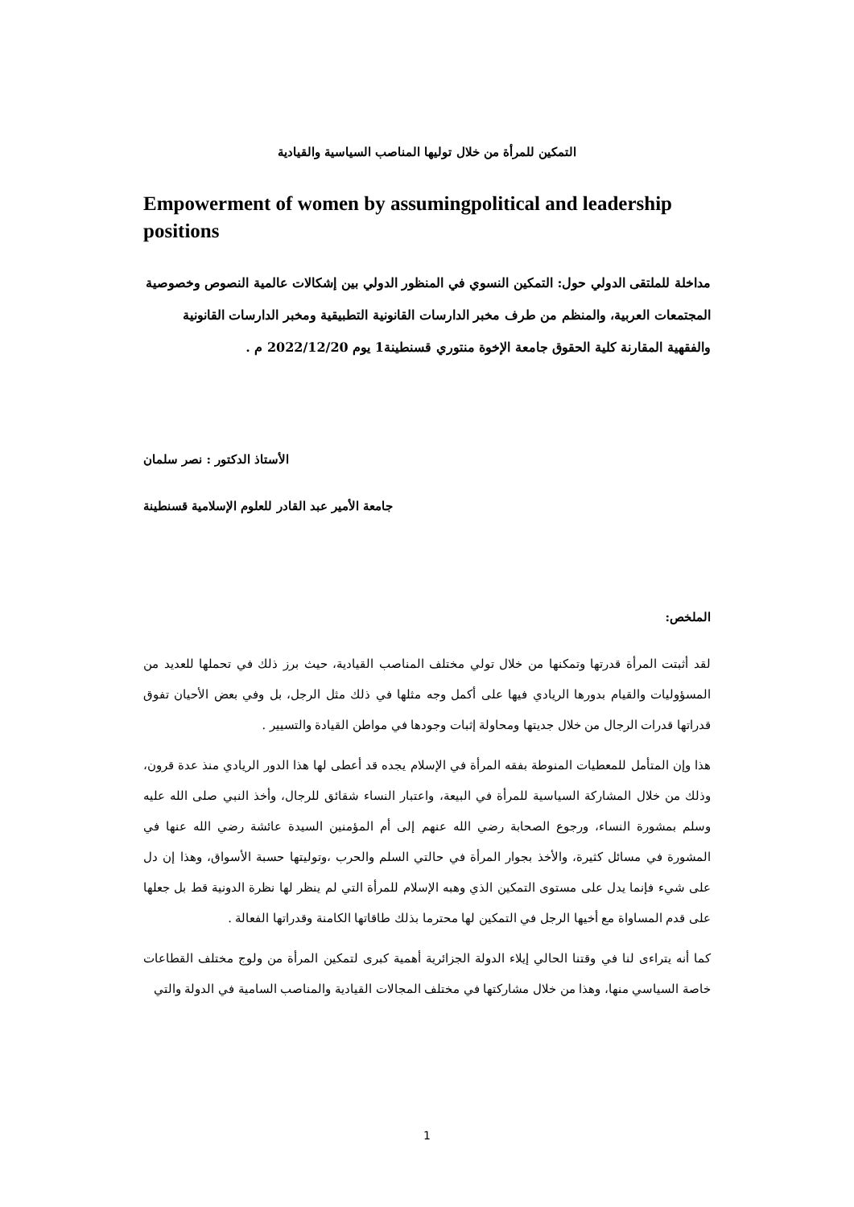التمكين للمرأة من خلال توليها المناصب السياسية والقيادية
Empowerment of women by assumingpolitical and leadership positions
مداخلة للملتقى الدولي حول: التمكين النسوي في المنظور الدولي بين إشكالات عالمية النصوص وخصوصية المجتمعات العربية، والمنظم من طرف مخبر الدارسات القانونية التطبيقية ومخبر الدارسات القانونية والفقهية المقارنة كلية الحقوق جامعة الإخوة منتوري قسنطينة1 يوم 2022/12/20 م .
الأستاذ الدكتور : نصر سلمان
جامعة الأمير عبد القادر للعلوم الإسلامية قسنطينة
الملخص:
لقد أثبتت المرأة قدرتها وتمكنها من خلال تولي مختلف المناصب القيادية، حيث برز ذلك في تحملها للعديد من المسؤوليات والقيام بدورها الريادي فيها على أكمل وجه مثلها في ذلك مثل الرجل، بل وفي بعض الأحيان تفوق قدراتها قدرات الرجال من خلال جديتها ومحاولة إثبات وجودها في مواطن القيادة والتسيير .
هذا وإن المتأمل للمعطيات المنوطة بفقه المرأة في الإسلام يجده قد أعطى لها هذا الدور الريادي منذ عدة قرون، وذلك من خلال المشاركة السياسية للمرأة في البيعة، واعتبار النساء شقائق للرجال، وأخذ النبي صلى الله عليه وسلم بمشورة النساء، ورجوع الصحابة رضي الله عنهم إلى أم المؤمنين السيدة عائشة رضي الله عنها في المشورة في مسائل كثيرة، والأخذ بجوار المرأة في حالتي السلم والحرب ،وتوليتها حسبة الأسواق، وهذا إن دل على شيء فإنما يدل على مستوى التمكين الذي وهبه الإسلام للمرأة التي لم ينظر لها نظرة الدونية قط بل جعلها على قدم المساواة مع أخيها الرجل في التمكين لها محترما بذلك طاقاتها الكامنة وقدراتها الفعالة .
كما أنه يتراءى لنا في وقتنا الحالي إيلاء الدولة الجزائرية أهمية كبرى لتمكين المرأة من ولوج مختلف القطاعات خاصة السياسي منها، وهذا من خلال مشاركتها في مختلف المجالات القيادية والمناصب السامية في الدولة والتي
1